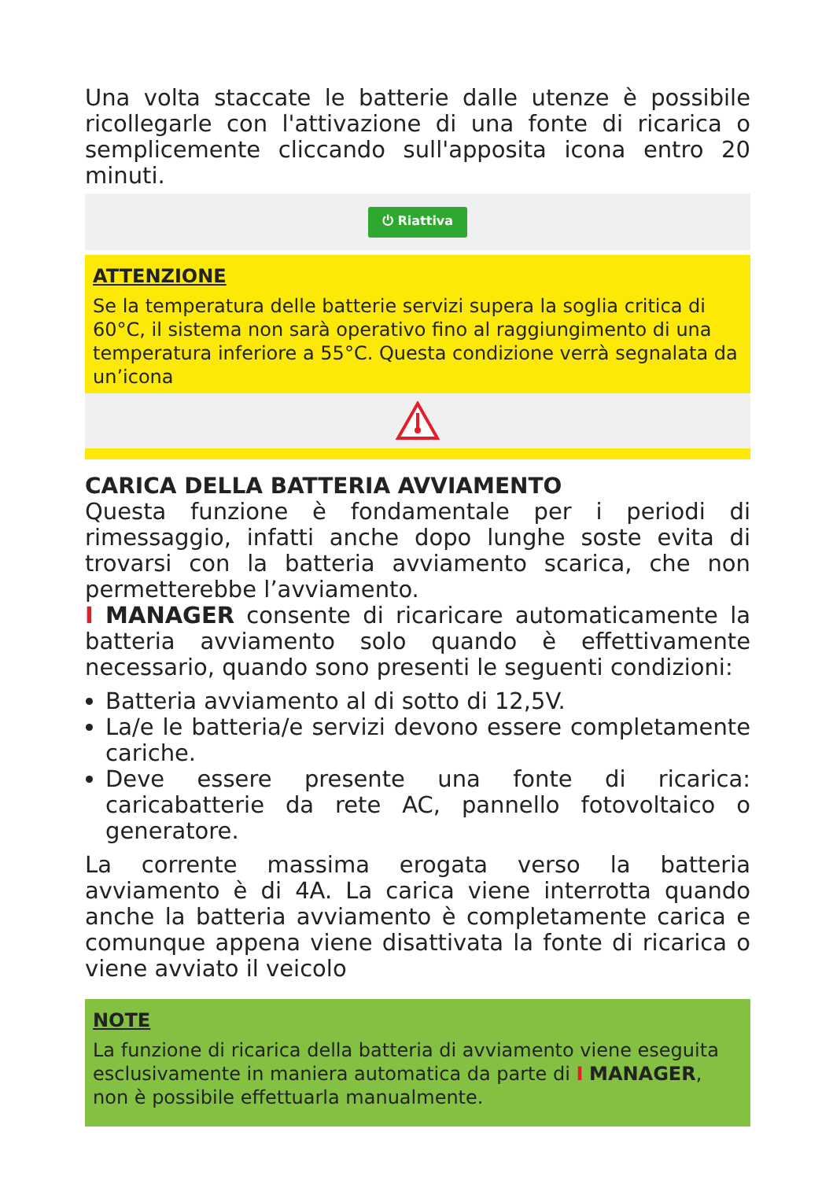Una volta staccate le batterie dalle utenze è possibile ricollegarle con l'attivazione di una fonte di ricarica o semplicemente cliccando sull'apposita icona entro 20 minuti.
⏻ Riattiva
ATTENZIONE
Se la temperatura delle batterie servizi supera la soglia critica di 60°C, il sistema non sarà operativo fino al raggiungimento di una temperatura inferiore a 55°C. Questa condizione verrà segnalata da un’icona
CARICA DELLA BATTERIA AVVIAMENTO
Questa funzione è fondamentale per i periodi di rimessaggio, infatti anche dopo lunghe soste evita di trovarsi con la batteria avviamento scarica, che non permetterebbe l’avviamento.
I MANAGER consente di ricaricare automaticamente la batteria avviamento solo quando è effettivamente necessario, quando sono presenti le seguenti condizioni:
Batteria avviamento al di sotto di 12,5V.
La/e le batteria/e servizi devono essere completamente cariche.
Deve essere presente una fonte di ricarica: caricabatterie da rete AC, pannello fotovoltaico o generatore.
La corrente massima erogata verso la batteria avviamento è di 4A. La carica viene interrotta quando anche la batteria avviamento è completamente carica e comunque appena viene disattivata la fonte di ricarica o viene avviato il veicolo
NOTE
La funzione di ricarica della batteria di avviamento viene eseguita esclusivamente in maniera automatica da parte di I MANAGER, non è possibile effettuarla manualmente.